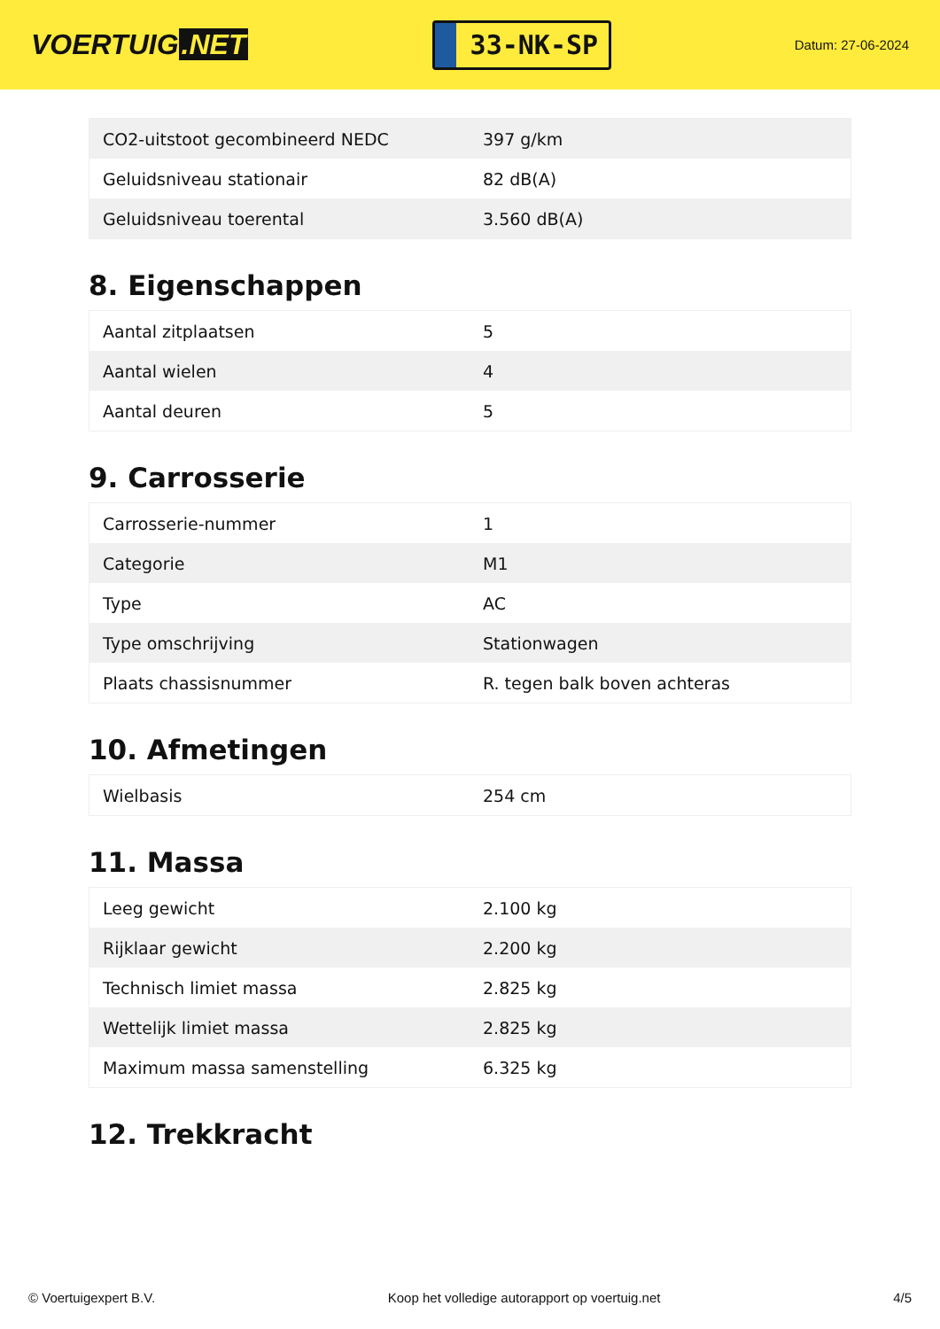VOERTUIG.NET
33-NK-SP
Datum: 27-06-2024
| CO2-uitstoot gecombineerd NEDC | 397 g/km |
| Geluidsniveau stationair | 82 dB(A) |
| Geluidsniveau toerental | 3.560 dB(A) |
8. Eigenschappen
| Aantal zitplaatsen | 5 |
| Aantal wielen | 4 |
| Aantal deuren | 5 |
9. Carrosserie
| Carrosserie-nummer | 1 |
| Categorie | M1 |
| Type | AC |
| Type omschrijving | Stationwagen |
| Plaats chassisnummer | R. tegen balk boven achteras |
10. Afmetingen
| Wielbasis | 254 cm |
11. Massa
| Leeg gewicht | 2.100 kg |
| Rijklaar gewicht | 2.200 kg |
| Technisch limiet massa | 2.825 kg |
| Wettelijk limiet massa | 2.825 kg |
| Maximum massa samenstelling | 6.325 kg |
12. Trekkracht
© Voertuigexpert B.V. Koop het volledige autorapport op voertuig.net 4/5